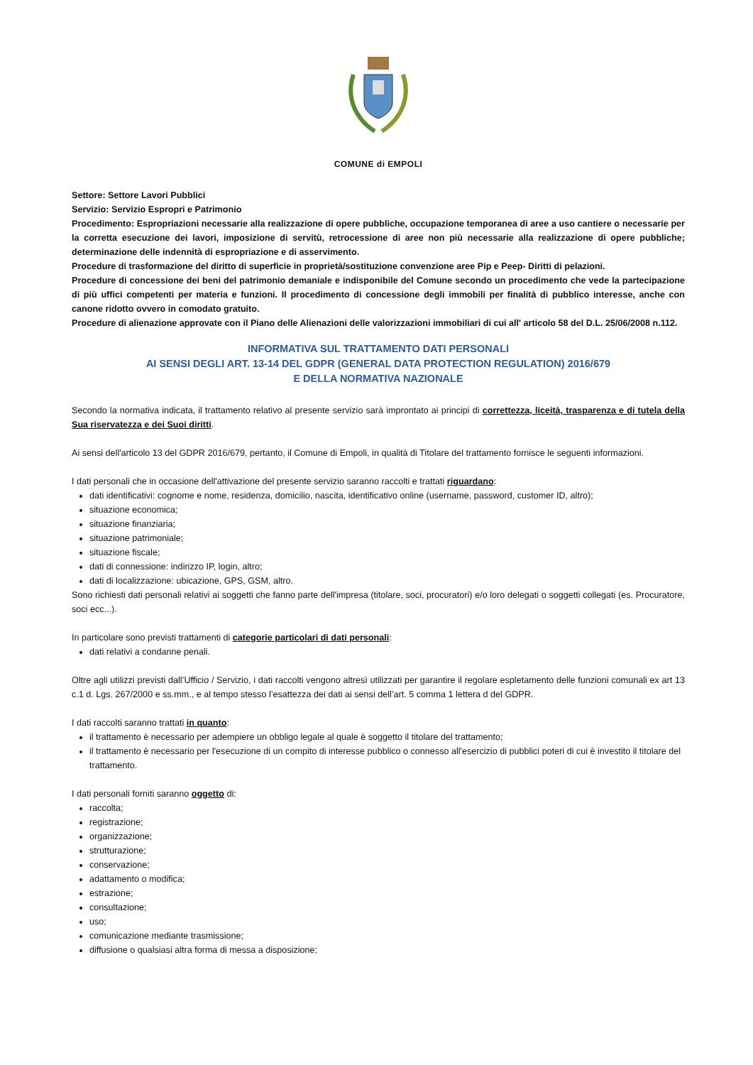COMUNE di EMPOLI
Settore: Settore Lavori Pubblici
Servizio: Servizio Espropri e Patrimonio
Procedimento: Espropriazioni necessarie alla realizzazione di opere pubbliche, occupazione temporanea di aree a uso cantiere o necessarie per la corretta esecuzione dei lavori, imposizione di servitù, retrocessione di aree non più necessarie alla realizzazione di opere pubbliche; determinazione delle indennità di espropriazione e di asservimento.
Procedure di trasformazione del diritto di superficie in proprietà/sostituzione convenzione aree Pip e Peep- Diritti di pelazioni.
Procedure di concessione dei beni del patrimonio demaniale e indisponibile del Comune secondo un procedimento che vede la partecipazione di più uffici competenti per materia e funzioni. Il procedimento di concessione degli immobili per finalità di pubblico interesse, anche con canone ridotto ovvero in comodato gratuito.
Procedure di alienazione approvate con il Piano delle Alienazioni delle valorizzazioni immobiliari di cui all' articolo 58 del D.L. 25/06/2008 n.112.
INFORMATIVA SUL TRATTAMENTO DATI PERSONALI
AI SENSI DEGLI ART. 13-14 DEL GDPR (GENERAL DATA PROTECTION REGULATION) 2016/679
E DELLA NORMATIVA NAZIONALE
Secondo la normativa indicata, il trattamento relativo al presente servizio sarà improntato ai principi di correttezza, liceità, trasparenza e di tutela della Sua riservatezza e dei Suoi diritti.
Ai sensi dell'articolo 13 del GDPR 2016/679, pertanto, il Comune di Empoli, in qualità di Titolare del trattamento fornisce le seguenti informazioni.
I dati personali che in occasione dell'attivazione del presente servizio saranno raccolti e trattati riguardano:
dati identificativi: cognome e nome, residenza, domicilio, nascita, identificativo online (username, password, customer ID, altro);
situazione economica;
situazione finanziaria;
situazione patrimoniale;
situazione fiscale;
dati di connessione: indirizzo IP, login, altro;
dati di localizzazione: ubicazione, GPS, GSM, altro.
Sono richiesti dati personali relativi ai soggetti che fanno parte dell'impresa (titolare, soci, procuratori) e/o loro delegati o soggetti collegati (es. Procuratore, soci ecc...).
In particolare sono previsti trattamenti di categorie particolari di dati personali:
dati relativi a condanne penali.
Oltre agli utilizzi previsti dall’Ufficio / Servizio, i dati raccolti vengono altresì utilizzati per garantire il regolare espletamento delle funzioni comunali ex art 13 c.1 d. Lgs. 267/2000 e ss.mm., e al tempo stesso l’esattezza dei dati ai sensi dell’art. 5 comma 1 lettera d del GDPR.
I dati raccolti saranno trattati in quanto:
il trattamento è necessario per adempiere un obbligo legale al quale è soggetto il titolare del trattamento;
il trattamento è necessario per l'esecuzione di un compito di interesse pubblico o connesso all'esercizio di pubblici poteri di cui è investito il titolare del trattamento.
I dati personali forniti saranno oggetto di:
raccolta;
registrazione;
organizzazione;
strutturazione;
conservazione;
adattamento o modifica;
estrazione;
consultazione;
uso;
comunicazione mediante trasmissione;
diffusione o qualsiasi altra forma di messa a disposizione;